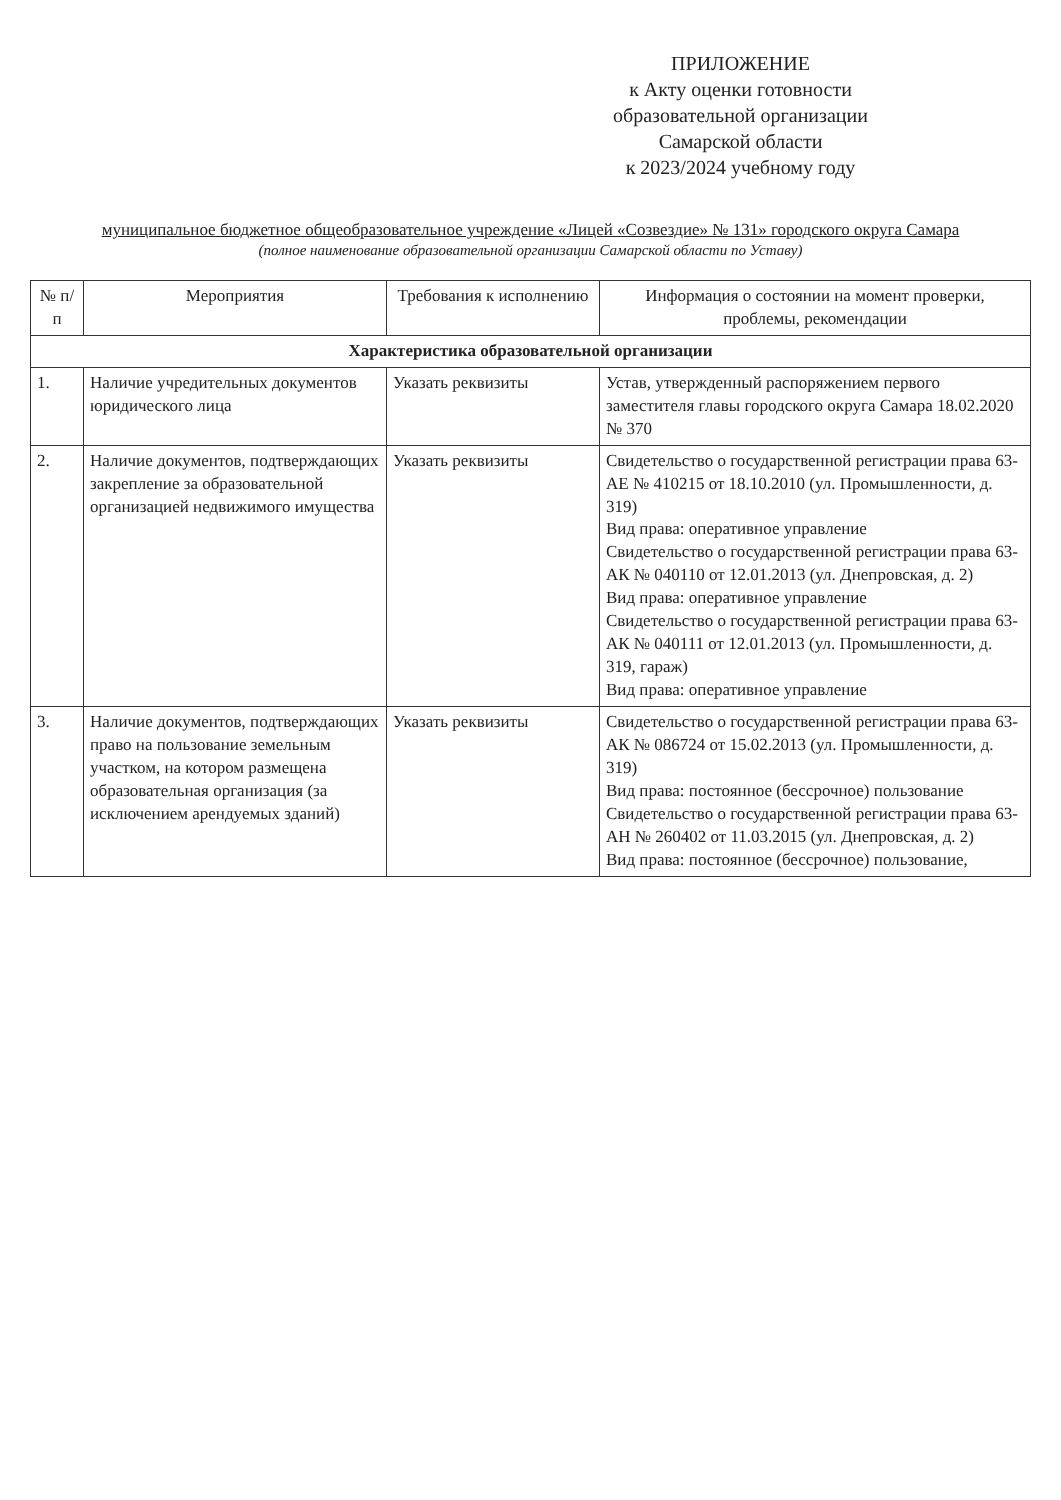ПРИЛОЖЕНИЕ
к Акту оценки готовности
образовательной организации
Самарской области
к 2023/2024 учебному году
муниципальное бюджетное общеобразовательное учреждение «Лицей «Созвездие» № 131» городского округа Самара
(полное наименование образовательной организации Самарской области по Уставу)
| № п/п | Мероприятия | Требования к исполнению | Информация о состоянии на момент проверки, проблемы, рекомендации |
| --- | --- | --- | --- |
| Характеристика образовательной организации | | | |
| 1. | Наличие учредительных документов юридического лица | Указать реквизиты | Устав, утвержденный распоряжением первого заместителя главы городского округа Самара 18.02.2020 № 370 |
| 2. | Наличие документов, подтверждающих закрепление за образовательной организацией недвижимого имущества | Указать реквизиты | Свидетельство о государственной регистрации права 63-АЕ № 410215 от 18.10.2010 (ул. Промышленности, д. 319) Вид права: оперативное управление Свидетельство о государственной регистрации права 63-АК № 040110 от 12.01.2013 (ул. Днепровская, д. 2) Вид права: оперативное управление Свидетельство о государственной регистрации права 63-АК № 040111 от 12.01.2013 (ул. Промышленности, д. 319, гараж) Вид права: оперативное управление |
| 3. | Наличие документов, подтверждающих право на пользование земельным участком, на котором размещена образовательная организация (за исключением арендуемых зданий) | Указать реквизиты | Свидетельство о государственной регистрации права 63-АК № 086724 от 15.02.2013 (ул. Промышленности, д. 319) Вид права: постоянное (бессрочное) пользование Свидетельство о государственной регистрации права 63-АН № 260402 от 11.03.2015 (ул. Днепровская, д. 2) Вид права: постоянное (бессрочное) пользование, |